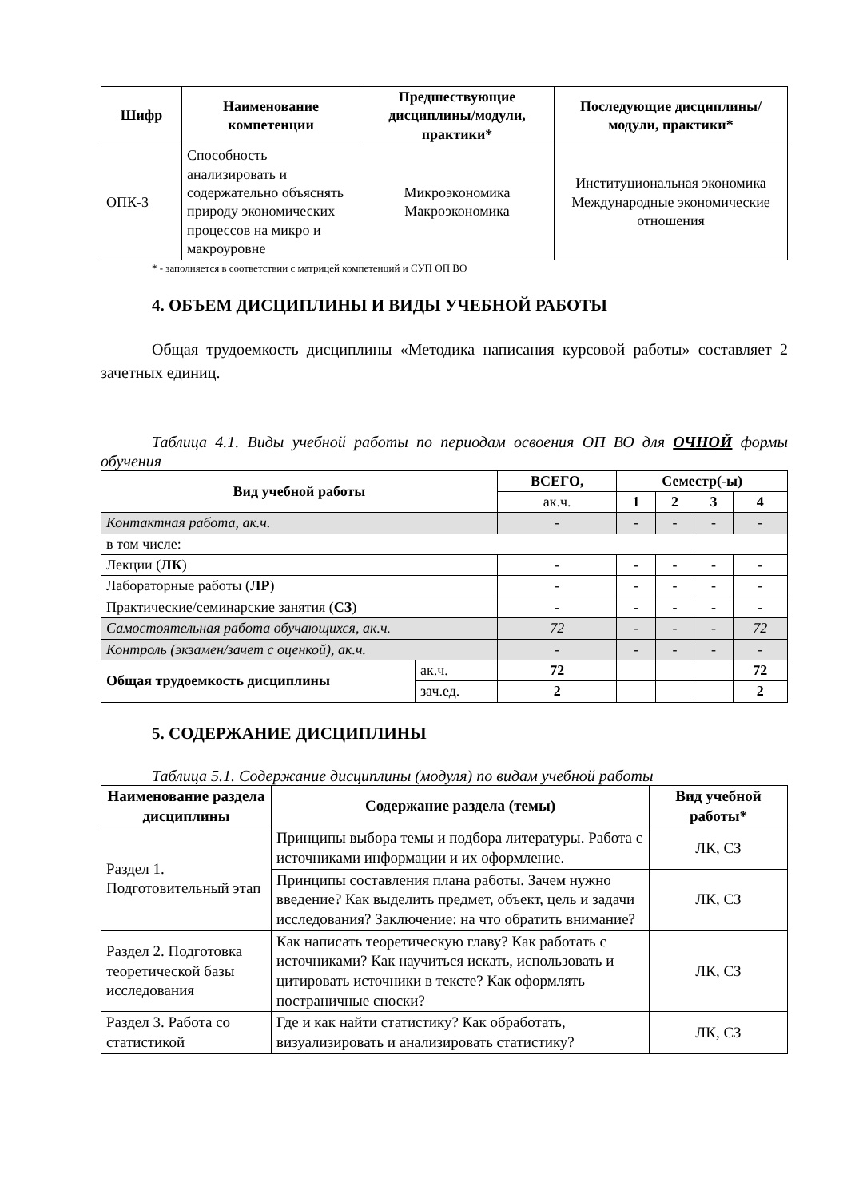| Шифр | Наименование компетенции | Предшествующие дисциплины/модули, практики* | Последующие дисциплины/модули, практики* |
| --- | --- | --- | --- |
| ОПК-3 | Способность анализировать и содержательно объяснять природу экономических процессов на микро и макроуровне | Микроэкономика Макроэкономика | Институциональная экономика Международные экономические отношения |
* - заполняется в соответствии с матрицей компетенций и СУП ОП ВО
4. ОБЪЕМ ДИСЦИПЛИНЫ И ВИДЫ УЧЕБНОЙ РАБОТЫ
Общая трудоемкость дисциплины «Методика написания курсовой работы» составляет 2 зачетных единиц.
Таблица 4.1. Виды учебной работы по периодам освоения ОП ВО для ОЧНОЙ формы обучения
| Вид учебной работы | | ВСЕГО, | Семестр(-ы) | | | |
| --- | --- | --- | --- | --- | --- | --- |
| | | ак.ч. | 1 | 2 | 3 | 4 |
| Контактная работа, ак.ч. | | - | - | - | - | - |
| в том числе: | | | | | | |
| Лекции ( ЛК ) | | - | - | - | - | - |
| Лабораторные работы ( ЛР ) | | - | - | - | - | - |
| Практические/семинарские занятия ( СЗ ) | | - | - | - | - | - |
| Самостоятельная работа обучающихся, ак.ч. | | 72 | - | - | - | 72 |
| Контроль (экзамен/зачет с оценкой), ак.ч. | | - | - | - | - | - |
| Общая трудоемкость дисциплины | ак.ч. | 72 | | | | 72 |
| | зач.ед. | 2 | | | | 2 |
5. СОДЕРЖАНИЕ ДИСЦИПЛИНЫ
Таблица 5.1. Содержание дисциплины (модуля) по видам учебной работы
| Наименование раздела дисциплины | Содержание раздела (темы) | Вид учебной работы* |
| --- | --- | --- |
| Раздел 1. Подготовительный этап | Принципы выбора темы и подбора литературы. Работа с источниками информации и их оформление. | ЛК, СЗ |
| | Принципы составления плана работы. Зачем нужно введение? Как выделить предмет, объект, цель и задачи исследования? Заключение: на что обратить внимание? | ЛК, СЗ |
| Раздел 2. Подготовка теоретической базы исследования | Как написать теоретическую главу? Как работать с источниками? Как научиться искать, использовать и цитировать источники в тексте? Как оформлять постраничные сноски? | ЛК, СЗ |
| Раздел 3. Работа со статистикой | Где и как найти статистику? Как обработать, визуализировать и анализировать статистику? | ЛК, СЗ |